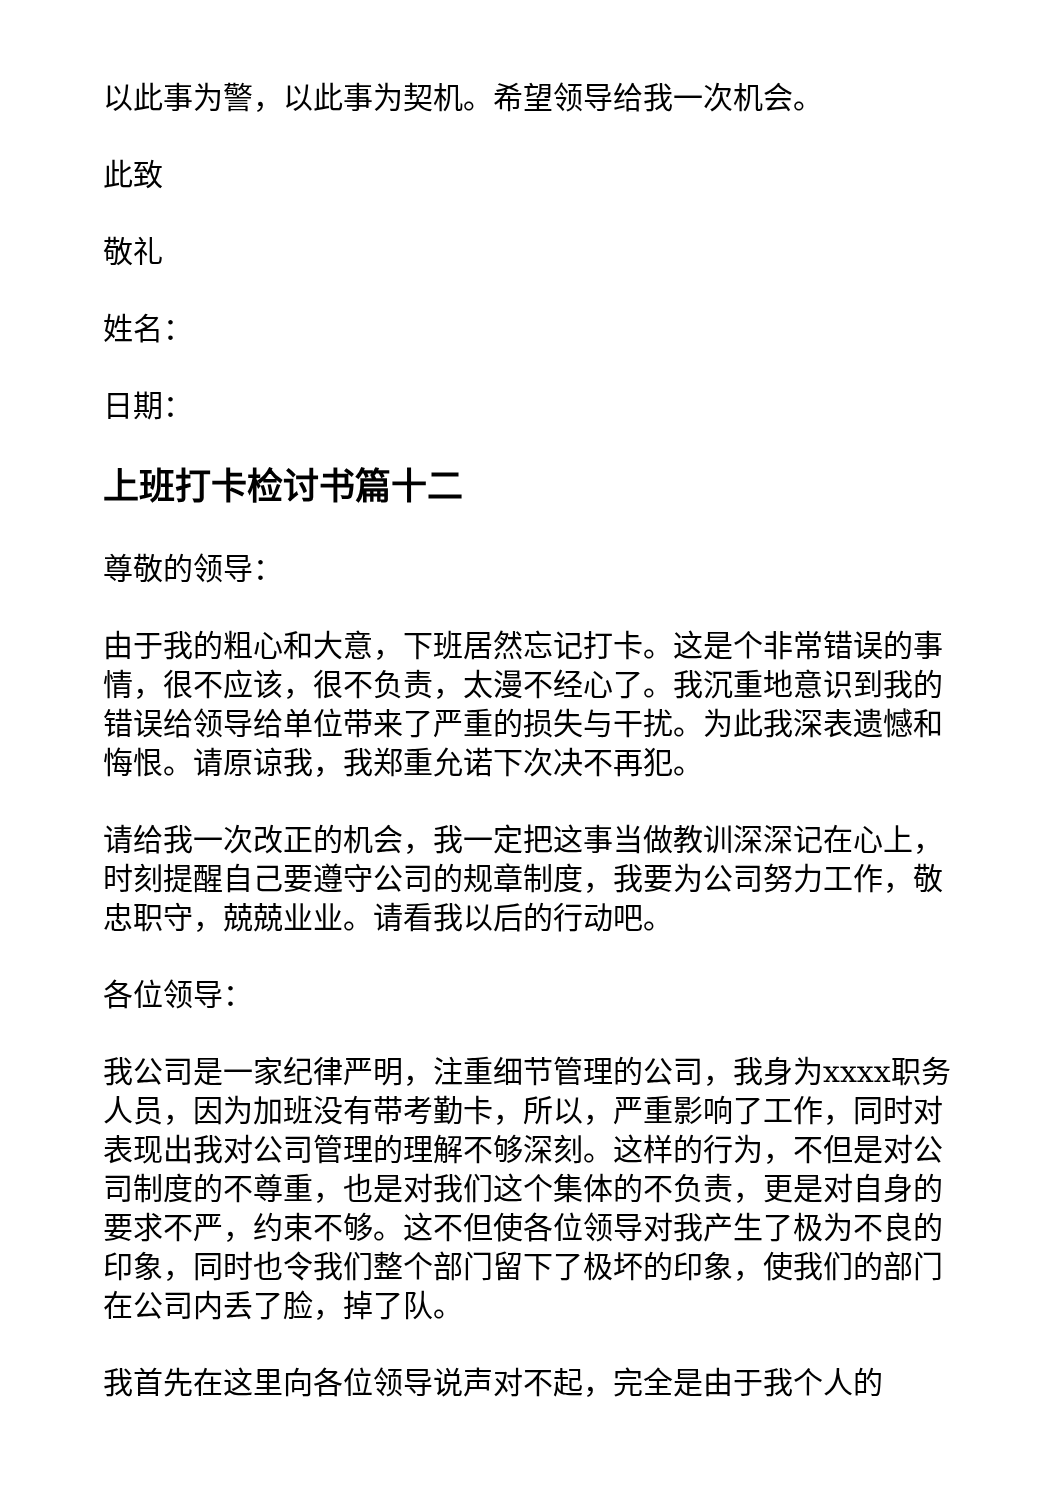以此事为警，以此事为契机。希望领导给我一次机会。
此致
敬礼
姓名：
日期：
上班打卡检讨书篇十二
尊敬的领导：
由于我的粗心和大意，下班居然忘记打卡。这是个非常错误的事情，很不应该，很不负责，太漫不经心了。我沉重地意识到我的错误给领导给单位带来了严重的损失与干扰。为此我深表遗憾和悔恨。请原谅我，我郑重允诺下次决不再犯。
请给我一次改正的机会，我一定把这事当做教训深深记在心上，时刻提醒自己要遵守公司的规章制度，我要为公司努力工作，敬忠职守，兢兢业业。请看我以后的行动吧。
各位领导：
我公司是一家纪律严明，注重细节管理的公司，我身为xxxx职务人员，因为加班没有带考勤卡，所以，严重影响了工作，同时对表现出我对公司管理的理解不够深刻。这样的行为，不但是对公司制度的不尊重，也是对我们这个集体的不负责，更是对自身的要求不严，约束不够。这不但使各位领导对我产生了极为不良的印象，同时也令我们整个部门留下了极坏的印象，使我们的部门在公司内丢了脸，掉了队。
我首先在这里向各位领导说声对不起，完全是由于我个人的